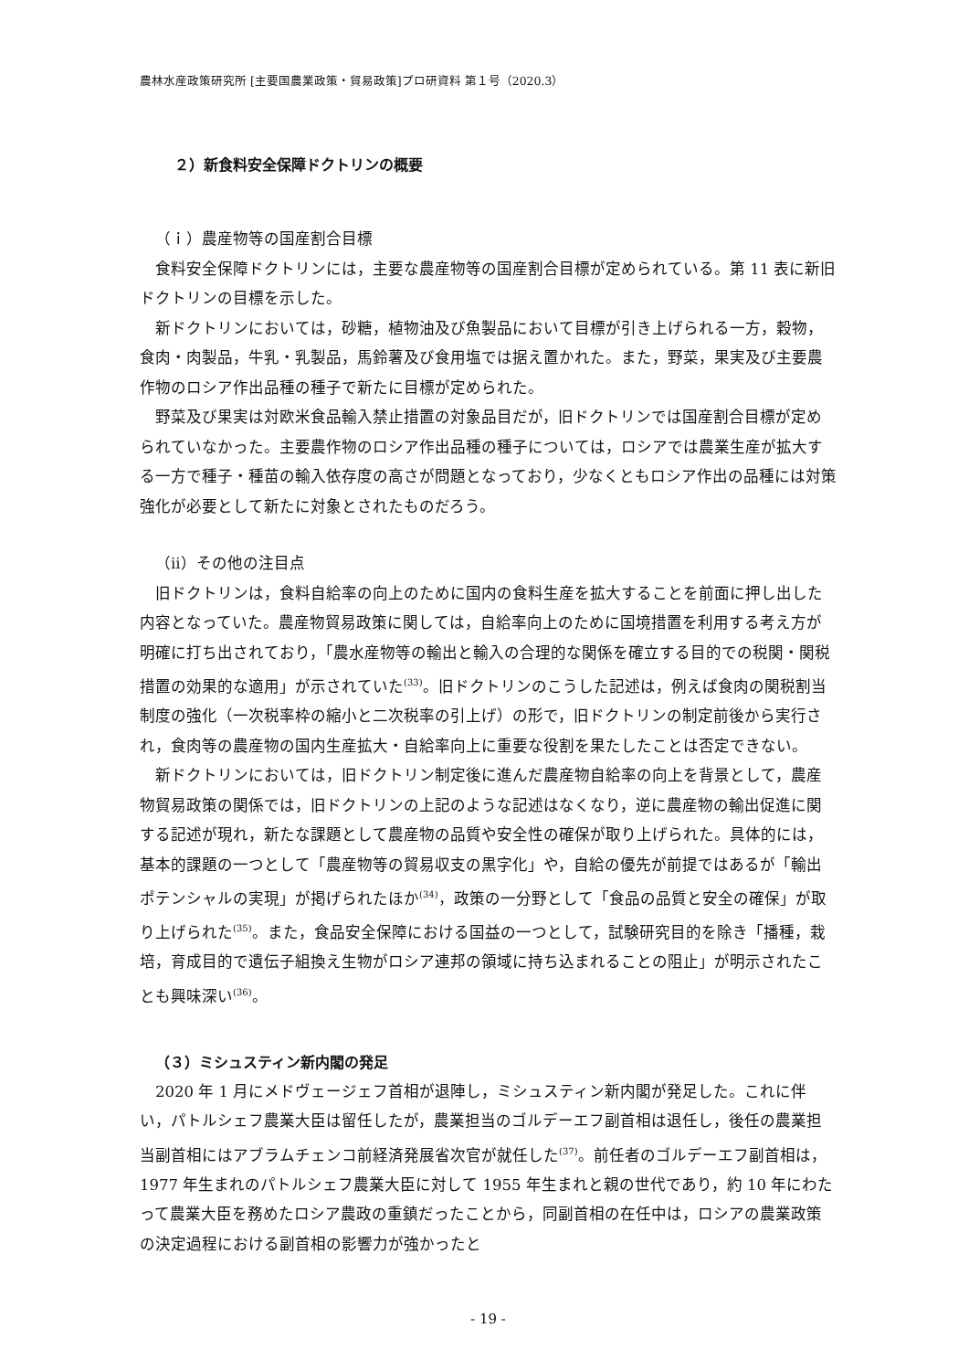農林水産政策研究所 [主要国農業政策・貿易政策]プロ研資料 第１号（2020.3）
２）新食料安全保障ドクトリンの概要
（ｉ）農産物等の国産割合目標
食料安全保障ドクトリンには，主要な農産物等の国産割合目標が定められている。第 11 表に新旧ドクトリンの目標を示した。
新ドクトリンにおいては，砂糖，植物油及び魚製品において目標が引き上げられる一方，穀物，食肉・肉製品，牛乳・乳製品，馬鈴薯及び食用塩では据え置かれた。また，野菜，果実及び主要農作物のロシア作出品種の種子で新たに目標が定められた。
野菜及び果実は対欧米食品輸入禁止措置の対象品目だが，旧ドクトリンでは国産割合目標が定められていなかった。主要農作物のロシア作出品種の種子については，ロシアでは農業生産が拡大する一方で種子・種苗の輸入依存度の高さが問題となっており，少なくともロシア作出の品種には対策強化が必要として新たに対象とされたものだろう。
（ⅱ）その他の注目点
旧ドクトリンは，食料自給率の向上のために国内の食料生産を拡大することを前面に押し出した内容となっていた。農産物貿易政策に関しては，自給率向上のために国境措置を利用する考え方が明確に打ち出されており，「農水産物等の輸出と輸入の合理的な関係を確立する目的での税関・関税措置の効果的な適用」が示されていた<sup>(33)</sup>。旧ドクトリンのこうした記述は，例えば食肉の関税割当制度の強化（一次税率枠の縮小と二次税率の引上げ）の形で，旧ドクトリンの制定前後から実行され，食肉等の農産物の国内生産拡大・自給率向上に重要な役割を果たしたことは否定できない。
新ドクトリンにおいては，旧ドクトリン制定後に進んだ農産物自給率の向上を背景として，農産物貿易政策の関係では，旧ドクトリンの上記のような記述はなくなり，逆に農産物の輸出促進に関する記述が現れ，新たな課題として農産物の品質や安全性の確保が取り上げられた。具体的には，基本的課題の一つとして「農産物等の貿易収支の黒字化」や，自給の優先が前提ではあるが「輸出ポテンシャルの実現」が掲げられたほか<sup>(34)</sup>，政策の一分野として「食品の品質と安全の確保」が取り上げられた<sup>(35)</sup>。また，食品安全保障における国益の一つとして，試験研究目的を除き「播種，栽培，育成目的で遺伝子組換え生物がロシア連邦の領域に持ち込まれることの阻止」が明示されたことも興味深い<sup>(36)</sup>。
（３）ミシュスティン新内閣の発足
2020 年 1 月にメドヴェージェフ首相が退陣し，ミシュスティン新内閣が発足した。これに伴い，パトルシェフ農業大臣は留任したが，農業担当のゴルデーエフ副首相は退任し，後任の農業担当副首相にはアブラムチェンコ前経済発展省次官が就任した<sup>(37)</sup>。前任者のゴルデーエフ副首相は，1977 年生まれのパトルシェフ農業大臣に対して 1955 年生まれと親の世代であり，約 10 年にわたって農業大臣を務めたロシア農政の重鎮だったことから，同副首相の在任中は，ロシアの農業政策の決定過程における副首相の影響力が強かったと
- 19 -